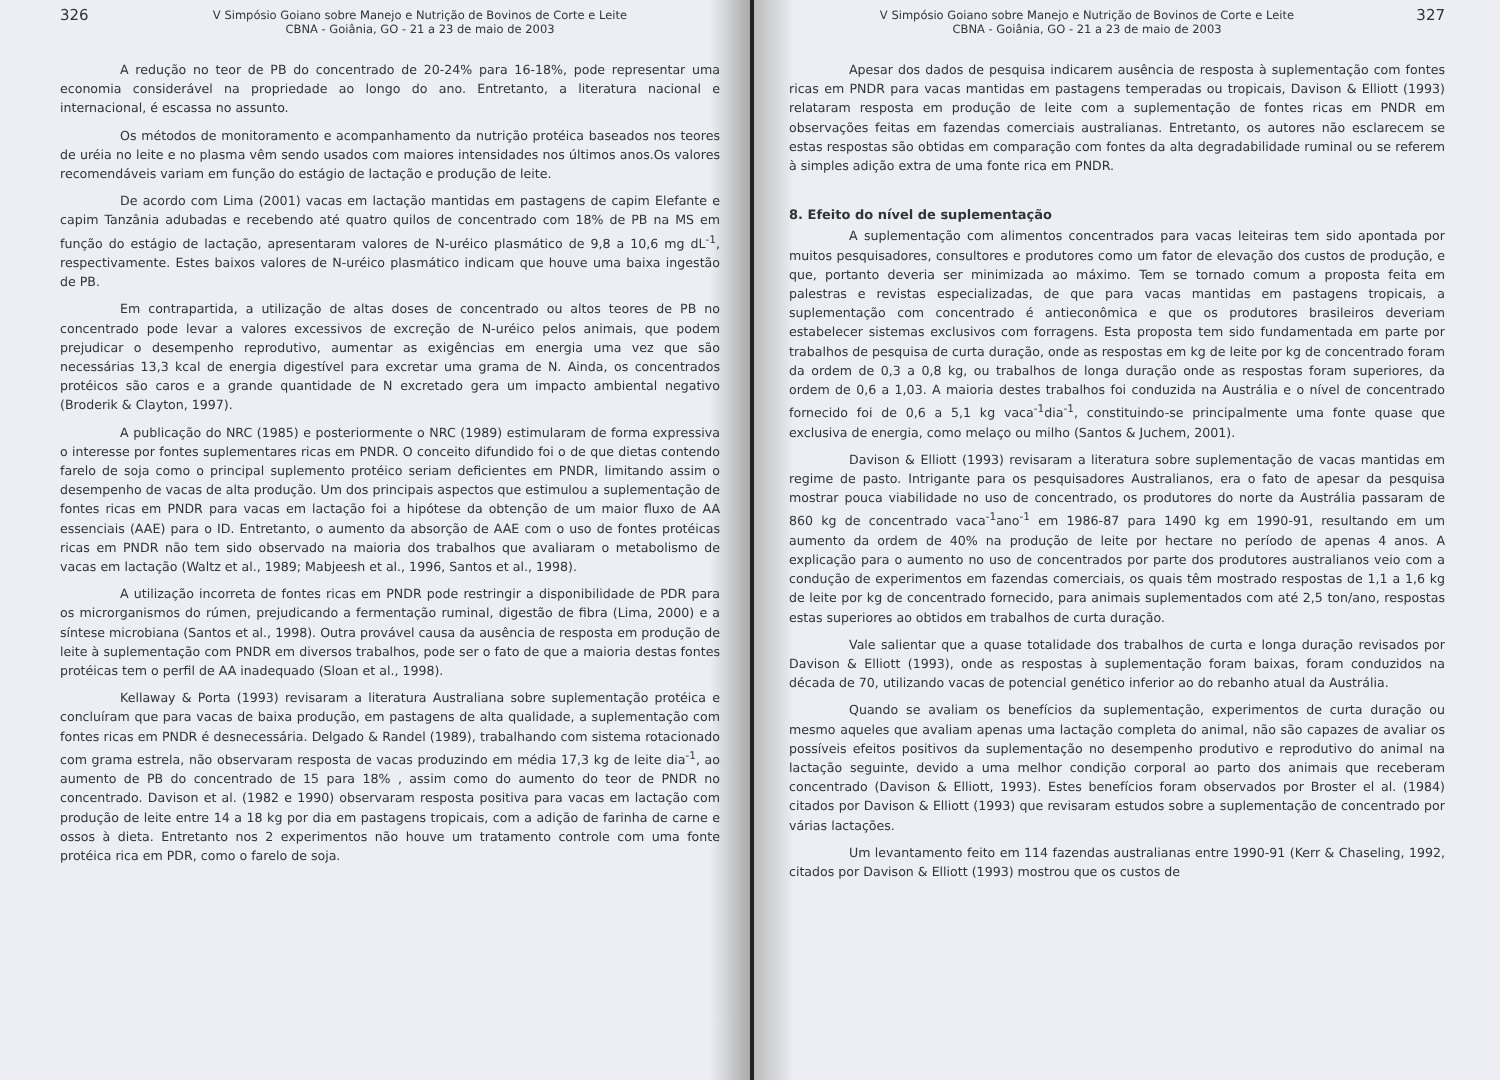326 V Simpósio Goiano sobre Manejo e Nutrição de Bovinos de Corte e Leite
CBNA - Goiânia, GO - 21 a 23 de maio de 2003
A redução no teor de PB do concentrado de 20-24% para 16-18%, pode representar uma economia considerável na propriedade ao longo do ano. Entretanto, a literatura nacional e internacional, é escassa no assunto.
Os métodos de monitoramento e acompanhamento da nutrição protéica baseados nos teores de uréia no leite e no plasma vêm sendo usados com maiores intensidades nos últimos anos.Os valores recomendáveis variam em função do estágio de lactação e produção de leite.
De acordo com Lima (2001) vacas em lactação mantidas em pastagens de capim Elefante e capim Tanzânia adubadas e recebendo até quatro quilos de concentrado com 18% de PB na MS em função do estágio de lactação, apresentaram valores de N-uréico plasmático de 9,8 a 10,6 mg dL<sup>-1</sup>, respectivamente. Estes baixos valores de N-uréico plasmático indicam que houve uma baixa ingestão de PB.
Em contrapartida, a utilização de altas doses de concentrado ou altos teores de PB no concentrado pode levar a valores excessivos de excreção de N-uréico pelos animais, que podem prejudicar o desempenho reprodutivo, aumentar as exigências em energia uma vez que são necessárias 13,3 kcal de energia digestível para excretar uma grama de N. Ainda, os concentrados protéicos são caros e a grande quantidade de N excretado gera um impacto ambiental negativo (Broderik & Clayton, 1997).
A publicação do NRC (1985) e posteriormente o NRC (1989) estimularam de forma expressiva o interesse por fontes suplementares ricas em PNDR. O conceito difundido foi o de que dietas contendo farelo de soja como o principal suplemento protéico seriam deficientes em PNDR, limitando assim o desempenho de vacas de alta produção. Um dos principais aspectos que estimulou a suplementação de fontes ricas em PNDR para vacas em lactação foi a hipótese da obtenção de um maior fluxo de AA essenciais (AAE) para o ID. Entretanto, o aumento da absorção de AAE com o uso de fontes protéicas ricas em PNDR não tem sido observado na maioria dos trabalhos que avaliaram o metabolismo de vacas em lactação (Waltz et al., 1989; Mabjeesh et al., 1996, Santos et al., 1998).
A utilização incorreta de fontes ricas em PNDR pode restringir a disponibilidade de PDR para os microrganismos do rúmen, prejudicando a fermentação ruminal, digestão de fibra (Lima, 2000) e a síntese microbiana (Santos et al., 1998). Outra provável causa da ausência de resposta em produção de leite à suplementação com PNDR em diversos trabalhos, pode ser o fato de que a maioria destas fontes protéicas tem o perfil de AA inadequado (Sloan et al., 1998).
Kellaway & Porta (1993) revisaram a literatura Australiana sobre suplementação protéica e concluíram que para vacas de baixa produção, em pastagens de alta qualidade, a suplementação com fontes ricas em PNDR é desnecessária. Delgado & Randel (1989), trabalhando com sistema rotacionado com grama estrela, não observaram resposta de vacas produzindo em média 17,3 kg de leite dia<sup>-1</sup>, ao aumento de PB do concentrado de 15 para 18% , assim como do aumento do teor de PNDR no concentrado. Davison et al. (1982 e 1990) observaram resposta positiva para vacas em lactação com produção de leite entre 14 a 18 kg por dia em pastagens tropicais, com a adição de farinha de carne e ossos à dieta. Entretanto nos 2 experimentos não houve um tratamento controle com uma fonte protéica rica em PDR, como o farelo de soja.
V Simpósio Goiano sobre Manejo e Nutrição de Bovinos de Corte e Leite
CBNA - Goiânia, GO - 21 a 23 de maio de 2003 327
Apesar dos dados de pesquisa indicarem ausência de resposta à suplementação com fontes ricas em PNDR para vacas mantidas em pastagens temperadas ou tropicais, Davison & Elliott (1993) relataram resposta em produção de leite com a suplementação de fontes ricas em PNDR em observações feitas em fazendas comerciais australianas. Entretanto, os autores não esclarecem se estas respostas são obtidas em comparação com fontes da alta degradabilidade ruminal ou se referem à simples adição extra de uma fonte rica em PNDR.
8. Efeito do nível de suplementação
A suplementação com alimentos concentrados para vacas leiteiras tem sido apontada por muitos pesquisadores, consultores e produtores como um fator de elevação dos custos de produção, e que, portanto deveria ser minimizada ao máximo. Tem se tornado comum a proposta feita em palestras e revistas especializadas, de que para vacas mantidas em pastagens tropicais, a suplementação com concentrado é antieconômica e que os produtores brasileiros deveriam estabelecer sistemas exclusivos com forragens. Esta proposta tem sido fundamentada em parte por trabalhos de pesquisa de curta duração, onde as respostas em kg de leite por kg de concentrado foram da ordem de 0,3 a 0,8 kg, ou trabalhos de longa duração onde as respostas foram superiores, da ordem de 0,6 a 1,03. A maioria destes trabalhos foi conduzida na Austrália e o nível de concentrado fornecido foi de 0,6 a 5,1 kg vaca<sup>-1</sup>dia<sup>-1</sup>, constituindo-se principalmente uma fonte quase que exclusiva de energia, como melaço ou milho (Santos & Juchem, 2001).
Davison & Elliott (1993) revisaram a literatura sobre suplementação de vacas mantidas em regime de pasto. Intrigante para os pesquisadores Australianos, era o fato de apesar da pesquisa mostrar pouca viabilidade no uso de concentrado, os produtores do norte da Austrália passaram de 860 kg de concentrado vaca<sup>-1</sup>ano<sup>-1</sup> em 1986-87 para 1490 kg em 1990-91, resultando em um aumento da ordem de 40% na produção de leite por hectare no período de apenas 4 anos. A explicação para o aumento no uso de concentrados por parte dos produtores australianos veio com a condução de experimentos em fazendas comerciais, os quais têm mostrado respostas de 1,1 a 1,6 kg de leite por kg de concentrado fornecido, para animais suplementados com até 2,5 ton/ano, respostas estas superiores ao obtidos em trabalhos de curta duração.
Vale salientar que a quase totalidade dos trabalhos de curta e longa duração revisados por Davison & Elliott (1993), onde as respostas à suplementação foram baixas, foram conduzidos na década de 70, utilizando vacas de potencial genético inferior ao do rebanho atual da Austrália.
Quando se avaliam os benefícios da suplementação, experimentos de curta duração ou mesmo aqueles que avaliam apenas uma lactação completa do animal, não são capazes de avaliar os possíveis efeitos positivos da suplementação no desempenho produtivo e reprodutivo do animal na lactação seguinte, devido a uma melhor condição corporal ao parto dos animais que receberam concentrado (Davison & Elliott, 1993). Estes benefícios foram observados por Broster el al. (1984) citados por Davison & Elliott (1993) que revisaram estudos sobre a suplementação de concentrado por várias lactações.
Um levantamento feito em 114 fazendas australianas entre 1990-91 (Kerr & Chaseling, 1992, citados por Davison & Elliott (1993) mostrou que os custos de